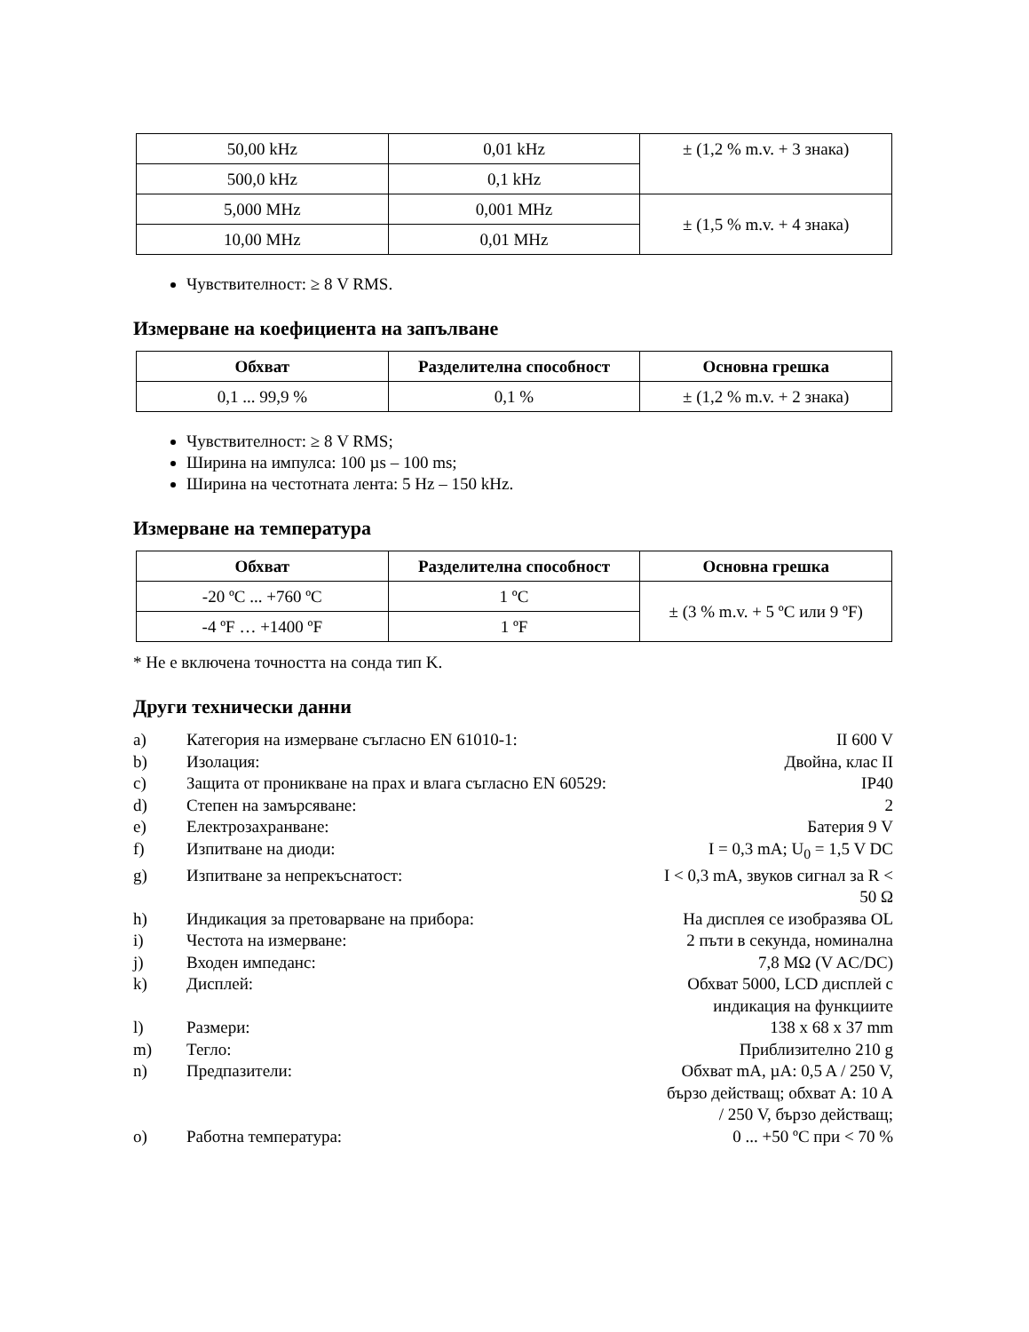| 50,00 kHz | 0,01 kHz | ± (1,2 % m.v. + 3 знака) |
| 500,0 kHz | 0,1 kHz | |
| 5,000 MHz | 0,001 MHz | ± (1,5 % m.v. + 4 знака) |
| 10,00 MHz | 0,01 MHz | |
Чувствителност: ≥ 8 V RMS.
Измерване на коефициента на запълване
| Обхват | Разделителна способност | Основна грешка |
| --- | --- | --- |
| 0,1 ... 99,9 % | 0,1 % | ± (1,2 % m.v. + 2 знака) |
Чувствителност: ≥ 8 V RMS;
Ширина на импулса: 100 µs – 100 ms;
Ширина на честотната лента: 5 Hz – 150 kHz.
Измерване на температура
| Обхват | Разделителна способност | Основна грешка |
| --- | --- | --- |
| -20 ºC ... +760 ºC | 1 ºC | ± (3 % m.v. + 5 ºC или 9 ºF) |
| -4 ºF … +1400 ºF | 1 ºF | |
* Не е включена точността на сонда тип K.
Други технически данни
a)
Категория на измерване съгласно EN 61010-1:
II 600 V
b)
Изолация:
Двойна, клас II
c)
Защита от проникване на прах и влага съгласно EN 60529:
IP40
d)
Степен на замърсяване:
2
e)
Електрозахранване:
Батерия 9 V
f)
Изпитване на диоди:
I = 0,3 mA; U<sub>0</sub> = 1,5 V DC
g)
Изпитване за непрекъснатост:
I < 0,3 mA, звуков сигнал за R < 50 Ω
h)
Индикация за претоварване на прибора:
На дисплея се изобразява OL
i)
Честота на измерване:
2 пъти в секунда, номинална
j)
Входен импеданс:
7,8 MΩ (V AC/DC)
k)
Дисплей:
Обхват 5000, LCD дисплей с индикация на функциите
l)
Размери:
138 x 68 x 37 mm
m)
Тегло:
Приблизително 210 g
n)
Предпазители:
Обхват mA, µA: 0,5 A / 250 V, бързо действащ; обхват A: 10 A / 250 V, бързо действащ;
o)
Работна температура:
0 ... +50 ºC при < 70 %